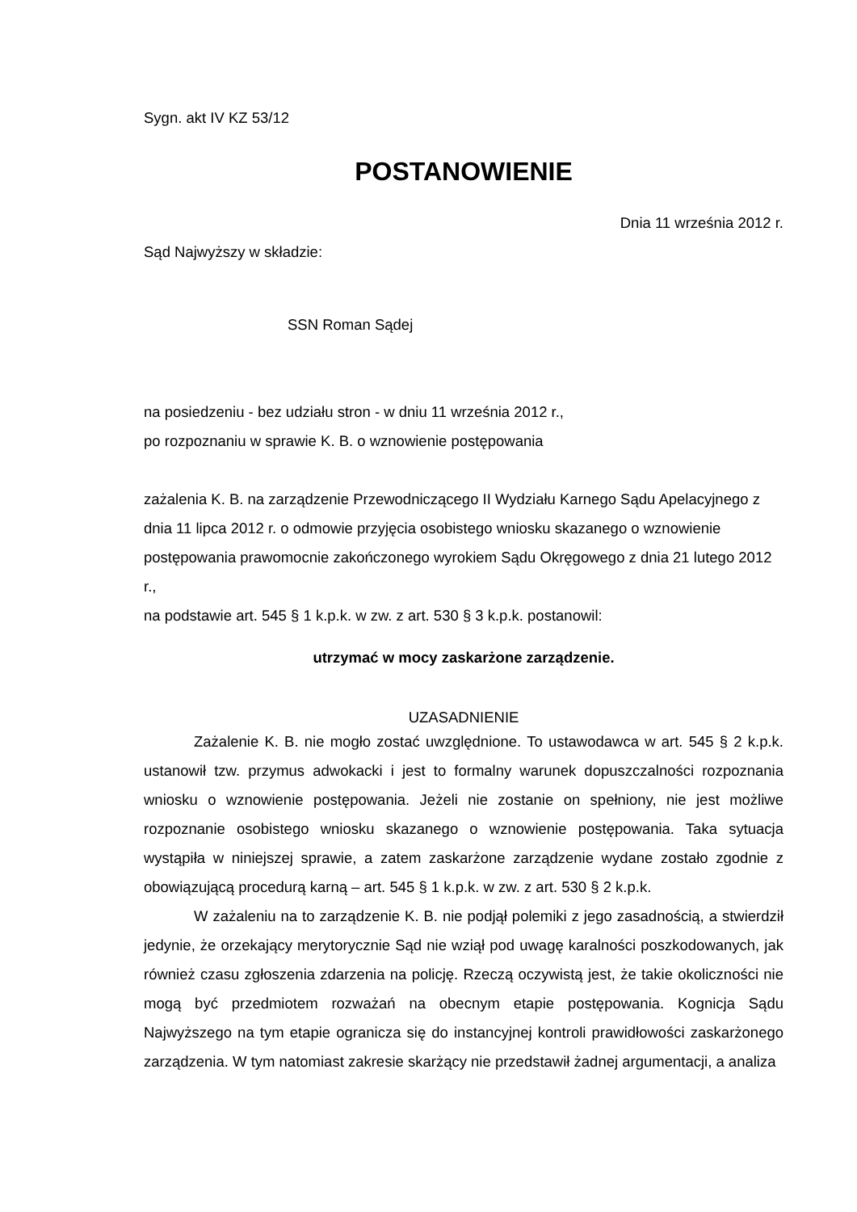Sygn. akt IV KZ 53/12
POSTANOWIENIE
Dnia 11 września 2012 r.
Sąd Najwyższy w składzie:
SSN Roman Sądej
na posiedzeniu - bez udziału stron - w dniu 11 września 2012 r.,
po rozpoznaniu w sprawie K. B. o wznowienie postępowania
zażalenia K. B. na zarządzenie Przewodniczącego II Wydziału Karnego Sądu Apelacyjnego z dnia 11 lipca 2012 r. o odmowie przyjęcia osobistego wniosku skazanego o wznowienie postępowania prawomocnie zakończonego wyrokiem Sądu Okręgowego z dnia 21 lutego 2012 r.,
na podstawie art. 545 § 1 k.p.k. w zw. z art. 530 § 3 k.p.k. postanowil:
utrzymać w mocy zaskarżone zarządzenie.
UZASADNIENIE
Zażalenie K. B. nie mogło zostać uwzględnione. To ustawodawca w art. 545 § 2 k.p.k. ustanowił tzw. przymus adwokacki i jest to formalny warunek dopuszczalności rozpoznania wniosku o wznowienie postępowania. Jeżeli nie zostanie on spełniony, nie jest możliwe rozpoznanie osobistego wniosku skazanego o wznowienie postępowania. Taka sytuacja wystąpiła w niniejszej sprawie, a zatem zaskarżone zarządzenie wydane zostało zgodnie z obowiązującą procedurą karną – art. 545 § 1 k.p.k. w zw. z art. 530 § 2 k.p.k.
W zażaleniu na to zarządzenie K. B. nie podjął polemiki z jego zasadnością, a stwierdził jedynie, że orzekający merytorycznie Sąd nie wziął pod uwagę karalności poszkodowanych, jak również czasu zgłoszenia zdarzenia na policję. Rzeczą oczywistą jest, że takie okoliczności nie mogą być przedmiotem rozważań na obecnym etapie postępowania. Kognicja Sądu Najwyższego na tym etapie ogranicza się do instancyjnej kontroli prawidłowości zaskarżonego zarządzenia. W tym natomiast zakresie skarżący nie przedstawił żadnej argumentacji, a analiza